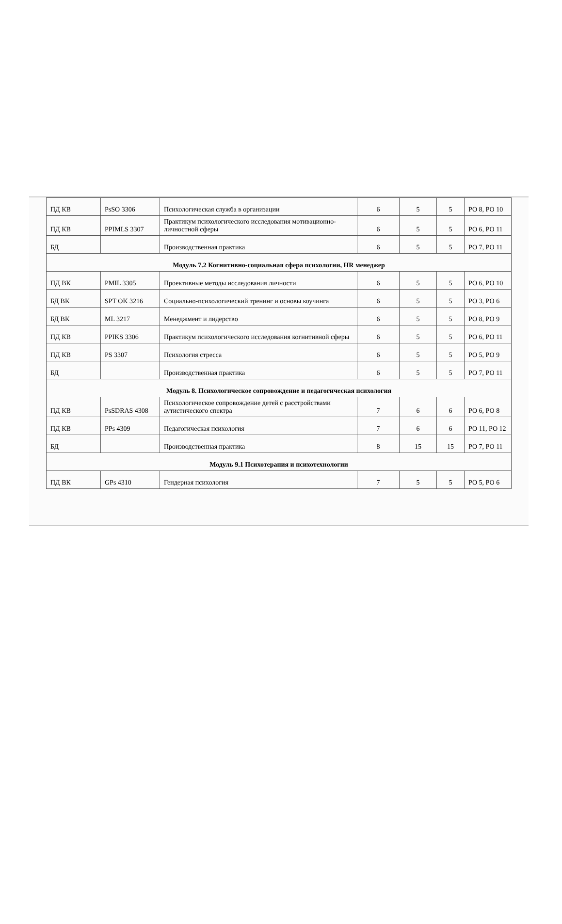| ПД КВ | PsSO 3306 | Психологическая служба в организации | 6 | 5 | 5 | РО 8, РО 10 |
| ПД КВ | PPIMLS 3307 | Практикум психологического исследования мотивационно-личностной сферы | 6 | 5 | 5 | РО 6, РО 11 |
| БД | | Производственная практика | 6 | 5 | 5 | РО 7, РО 11 |
| Модуль 7.2 Когнитивно-социальная сфера психологии, HR менеджер | | | | | | |
| ПД ВК | PMIL 3305 | Проективные методы исследования личности | 6 | 5 | 5 | РО 6, РО 10 |
| БД ВК | SPT OK 3216 | Социально-психологический тренинг и основы коучинга | 6 | 5 | 5 | РО 3, РО 6 |
| БД ВК | ML 3217 | Менеджмент и лидерство | 6 | 5 | 5 | РО 8, РО 9 |
| ПД КВ | PPIKS 3306 | Практикум психологического исследования когнитивной сферы | 6 | 5 | 5 | РО 6, РО 11 |
| ПД КВ | PS 3307 | Психология стресса | 6 | 5 | 5 | РО 5, РО 9 |
| БД | | Производственная практика | 6 | 5 | 5 | РО 7, РО 11 |
| Модуль 8. Психологическое сопровождение и педагогическая психология | | | | | | |
| ПД КВ | PsSDRAS 4308 | Психологическое сопровождение детей с расстройствами аутистического спектра | 7 | 6 | 6 | РО 6, РО 8 |
| ПД КВ | PPs 4309 | Педагогическая психология | 7 | 6 | 6 | РО 11, РО 12 |
| БД | | Производственная практика | 8 | 15 | 15 | РО 7, РО 11 |
| Модуль 9.1 Психотерапия и психотехнологии | | | | | | |
| ПД ВК | GPs 4310 | Гендерная психология | 7 | 5 | 5 | РО 5, РО 6 |